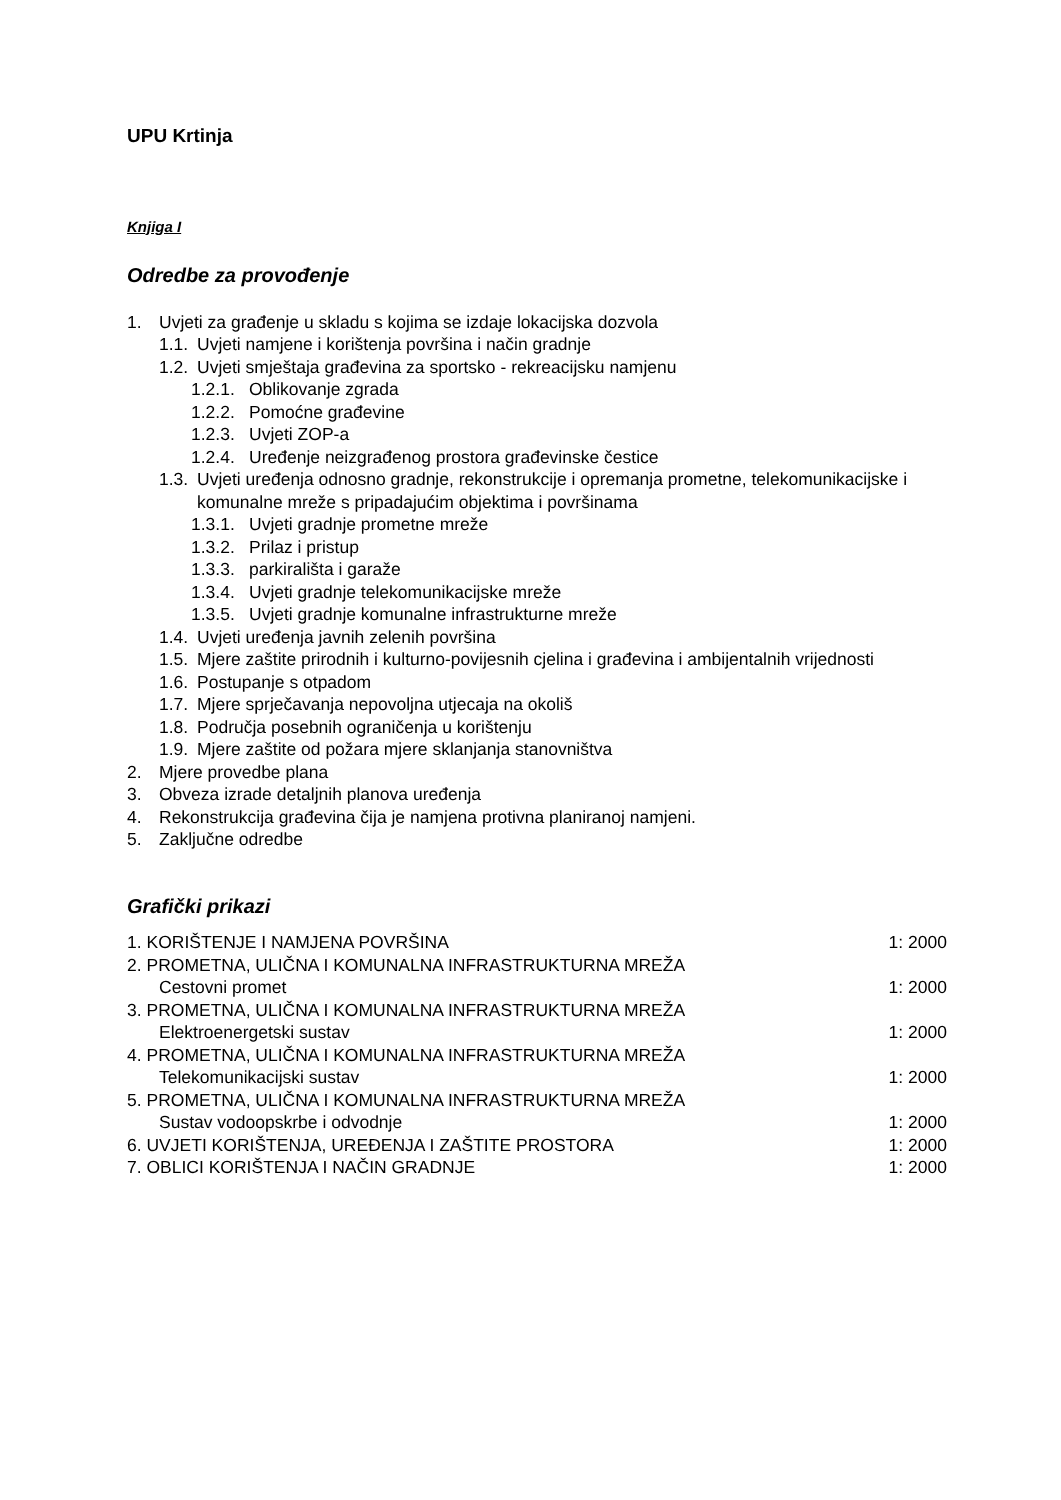UPU Krtinja
Knjiga I
Odredbe za provođenje
1. Uvjeti za građenje u skladu s kojima se izdaje lokacijska dozvola
1.1. Uvjeti namjene i korištenja površina i način gradnje
1.2. Uvjeti smještaja građevina za sportsko - rekreacijsku namjenu
1.2.1. Oblikovanje zgrada
1.2.2. Pomoćne građevine
1.2.3. Uvjeti ZOP-a
1.2.4. Uređenje neizgrađenog prostora građevinske čestice
1.3. Uvjeti uređenja odnosno gradnje, rekonstrukcije i opremanja prometne, telekomunikacijske i komunalne mreže s pripadajućim objektima i površinama
1.3.1. Uvjeti gradnje prometne mreže
1.3.2. Prilaz i pristup
1.3.3. parkirališta i garaže
1.3.4. Uvjeti gradnje telekomunikacijske mreže
1.3.5. Uvjeti gradnje komunalne infrastrukturne mreže
1.4. Uvjeti uređenja javnih zelenih površina
1.5. Mjere zaštite prirodnih i kulturno-povijesnih cjelina i građevina i ambijentalnih vrijednosti
1.6. Postupanje s otpadom
1.7. Mjere sprječavanja nepovoljna utjecaja na okoliš
1.8. Područja posebnih ograničenja u korištenju
1.9. Mjere zaštite od požara mjere sklanjanja stanovništva
2. Mjere provedbe plana
3. Obveza izrade detaljnih planova uređenja
4. Rekonstrukcija građevina čija je namjena protivna planiranoj namjeni.
5. Zaključne odredbe
Grafički prikazi
1. KORIŠTENJE I NAMJENA POVRŠINA 1: 2000
2. PROMETNA, ULIČNA I KOMUNALNA INFRASTRUKTURNA MREŽA
Cestovni promet 1: 2000
3. PROMETNA, ULIČNA I KOMUNALNA INFRASTRUKTURNA MREŽA
Elektroenergetski sustav 1: 2000
4. PROMETNA, ULIČNA I KOMUNALNA INFRASTRUKTURNA MREŽA
Telekomunikacijski sustav 1: 2000
5. PROMETNA, ULIČNA I KOMUNALNA INFRASTRUKTURNA MREŽA
Sustav vodoopskrbe i odvodnje 1: 2000
6. UVJETI KORIŠTENJA, UREĐENJA I ZAŠTITE PROSTORA 1: 2000
7. OBLICI KORIŠTENJA I NAČIN GRADNJE 1: 2000